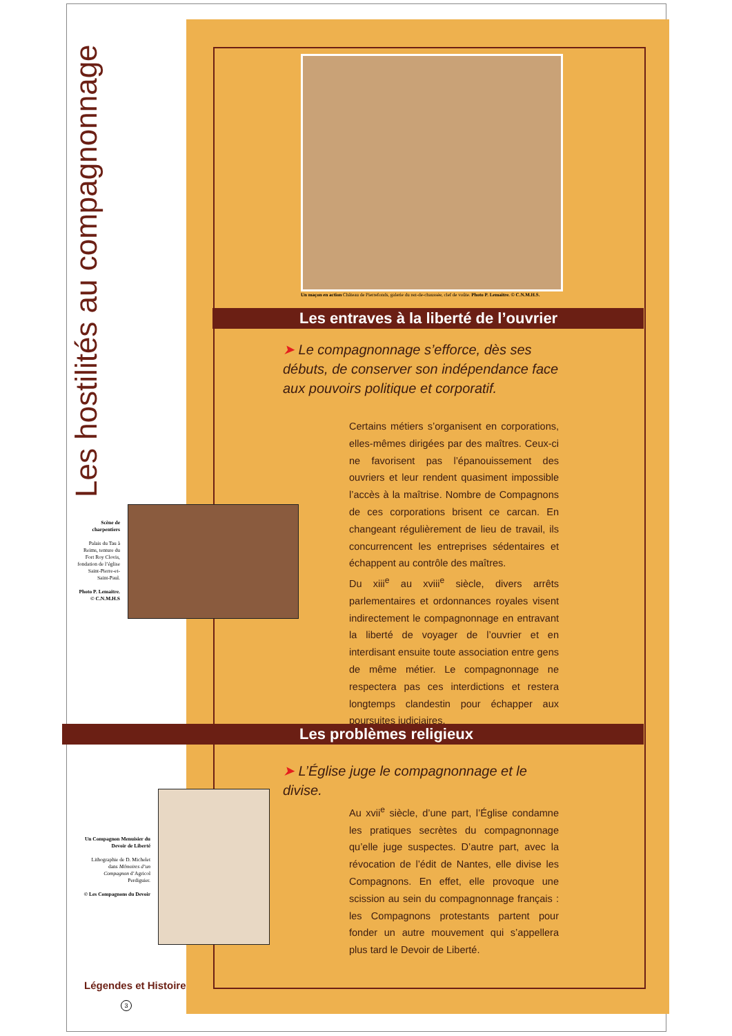Les hostilités au compagnonnage
Un maçon en action Château de Pierrefonds, galerie du rez-de-chaussée, clef de voûte. Photo P. Lemaitre. © C.N.M.H.S.
Les entraves à la liberté de l’ouvrier
➤ Le compagnonnage s’efforce, dès ses débuts, de conserver son indépendance face aux pouvoirs politique et corporatif.
Certains métiers s’organisent en corporations, elles-mêmes dirigées par des maîtres. Ceux-ci ne favorisent pas l’épanouissement des ouvriers et leur rendent quasiment impossible l’accès à la maîtrise. Nombre de Compagnons de ces corporations brisent ce carcan. En changeant régulièrement de lieu de travail, ils concurrencent les entreprises sédentaires et échappent au contrôle des maîtres.
Du xiii<sup>e</sup> au xviii<sup>e</sup> siècle, divers arrêts parlementaires et ordonnances royales visent indirectement le compagnonnage en entravant la liberté de voyager de l’ouvrier et en interdisant ensuite toute association entre gens de même métier. Le compagnonnage ne respectera pas ces interdictions et restera longtemps clandestin pour échapper aux poursuites judiciaires.
Scène de charpentiers
Palais du Tau à Reims, tenture du Fort Roy Clovis, fondation de l’église Saint-Pierre-et-Saint-Paul.
Photo P. Lemaitre. © C.N.M.H.S
Les problèmes religieux
➤ L’Église juge le compagnonnage et le divise.
Au xvii<sup>e</sup> siècle, d’une part, l’Église condamne les pratiques secrètes du compagnonnage qu’elle juge suspectes. D’autre part, avec la révocation de l’édit de Nantes, elle divise les Compagnons. En effet, elle provoque une scission au sein du compagnonnage français : les Compagnons protestants partent pour fonder un autre mouvement qui s’appellera plus tard le Devoir de Liberté.
Un Compagnon Menuisier du Devoir de Liberté
Lithographie de D. Michelet dans Mémoires d’un Compagnon d’Agricol Perdiguier.
© Les Compagnons du Devoir
Légendes et Histoire
3